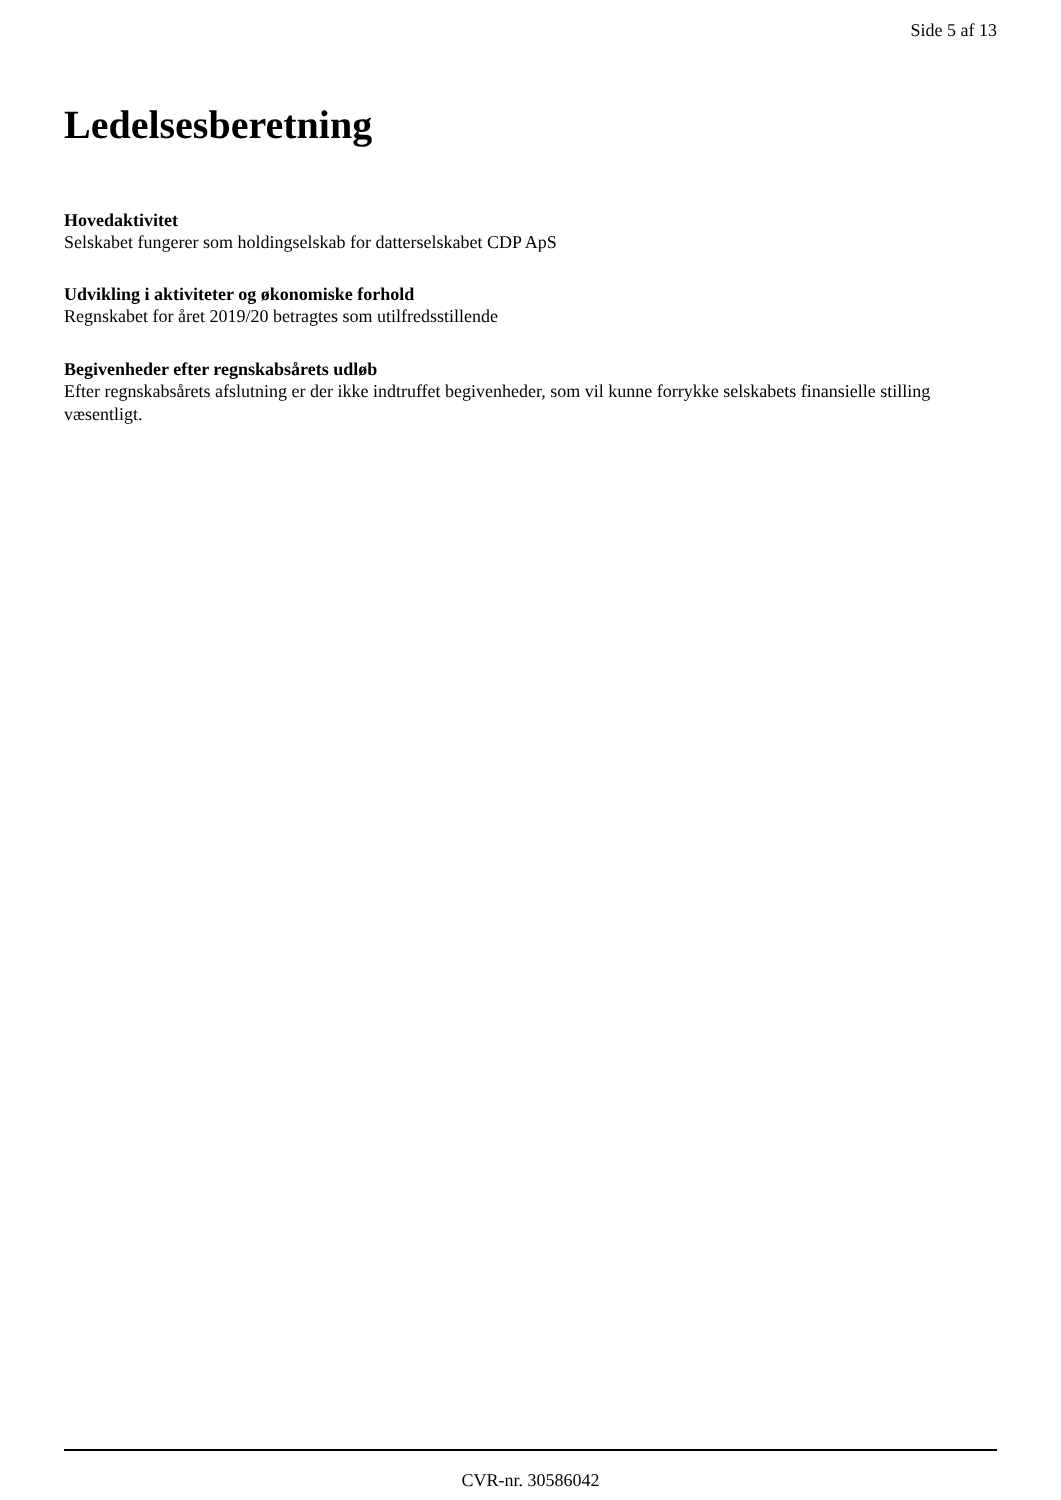Side 5 af 13
Ledelsesberetning
Hovedaktivitet
Selskabet fungerer som holdingselskab for datterselskabet CDP ApS
Udvikling i aktiviteter og økonomiske forhold
Regnskabet for året 2019/20 betragtes som utilfredsstillende
Begivenheder efter regnskabsårets udløb
Efter regnskabsårets afslutning er der ikke indtruffet begivenheder, som vil kunne forrykke selskabets finansielle stilling væsentligt.
CVR-nr. 30586042